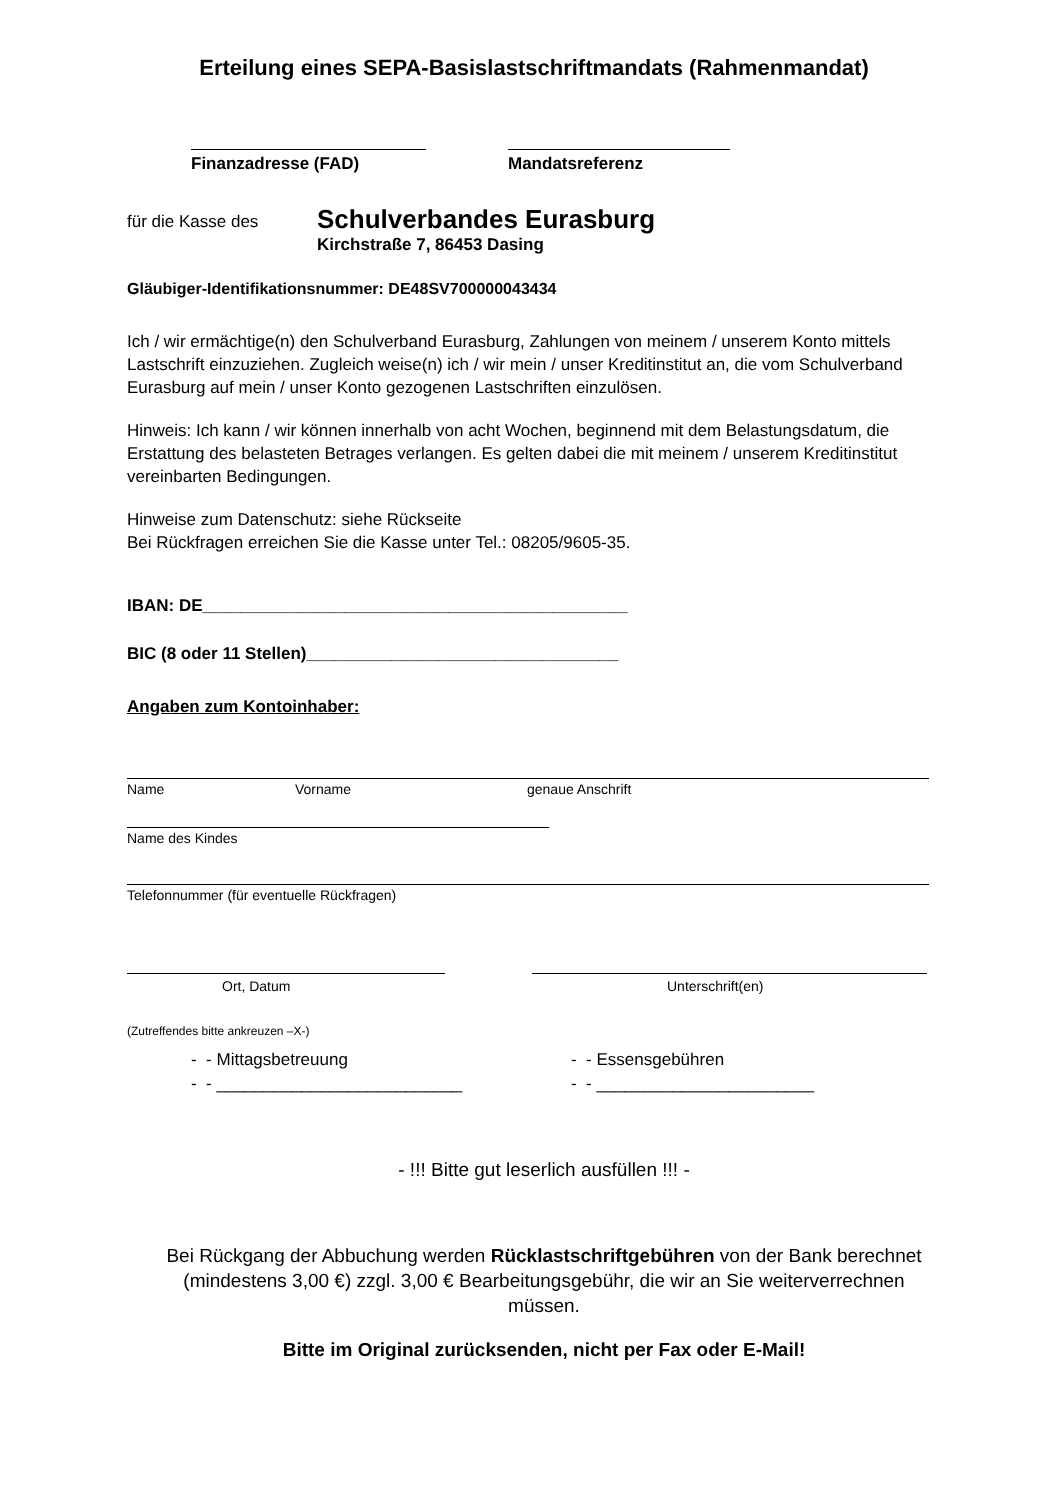Erteilung eines SEPA-Basislastschriftmandats (Rahmenmandat)
Finanzadresse (FAD) Mandatsreferenz
für die Kasse des
Schulverbandes Eurasburg
Kirchstraße 7, 86453 Dasing
Gläubiger-Identifikationsnummer: DE48SV700000043434
Ich / wir ermächtige(n) den Schulverband Eurasburg, Zahlungen von meinem / unserem Konto mittels Lastschrift einzuziehen. Zugleich weise(n) ich / wir mein / unser Kreditinstitut an, die vom Schulverband Eurasburg auf mein / unser Konto gezogenen Lastschriften einzulösen.
Hinweis: Ich kann / wir können innerhalb von acht Wochen, beginnend mit dem Belastungsdatum, die Erstattung des belasteten Betrages verlangen. Es gelten dabei die mit meinem / unserem Kreditinstitut vereinbarten Bedingungen.
Hinweise zum Datenschutz: siehe Rückseite
Bei Rückfragen erreichen Sie die Kasse unter Tel.: 08205/9605-35.
IBAN: DE_____________________________________________
BIC (8 oder 11 Stellen)_________________________________
Angaben zum Kontoinhaber:
Name Vorname genaue Anschrift
Name des Kindes
Telefonnummer (für eventuelle Rückfragen)
Ort, Datum Unterschrift(en)
(Zutreffendes bitte ankreuzen –X-)
- - Mittagsbetreuung
- - __________________________
- - Essensgebühren
- - _______________________
- !!! Bitte gut leserlich ausfüllen !!! -
Bei Rückgang der Abbuchung werden Rücklastschriftgebühren von der Bank berechnet (mindestens 3,00 €) zzgl. 3,00 € Bearbeitungsgebühr, die wir an Sie weiterverrechnen müssen.
Bitte im Original zurücksenden, nicht per Fax oder E-Mail!